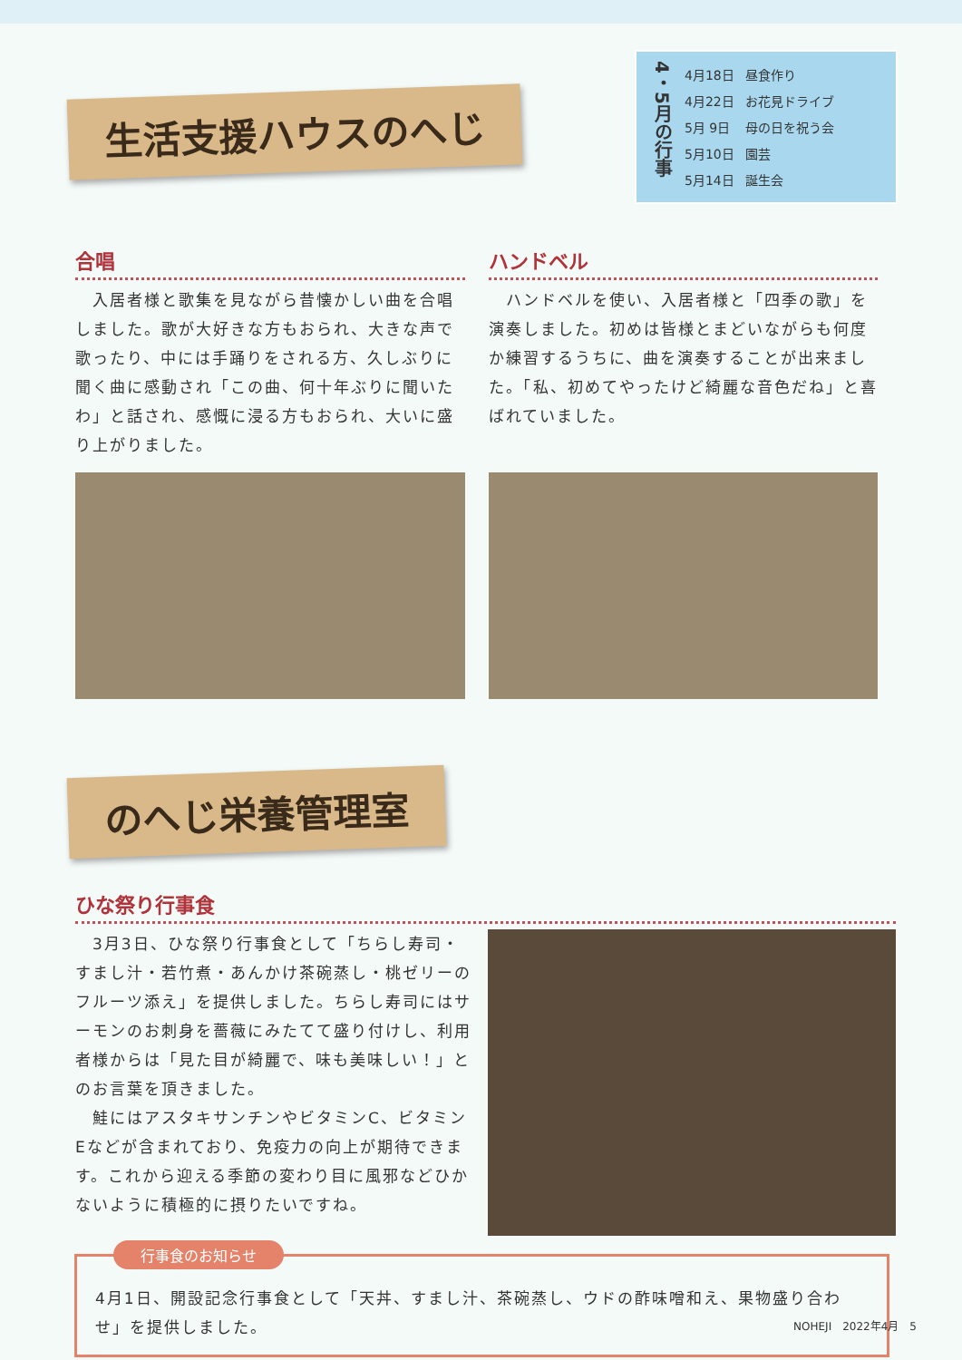生活支援ハウスのへじ
4・5月の行事
| 4月18日 | 昼食作り |
| 4月22日 | お花見ドライブ |
| 5月 9日 | 母の日を祝う会 |
| 5月10日 | 園芸 |
| 5月14日 | 誕生会 |
合唱
　入居者様と歌集を見ながら昔懐かしい曲を合唱しました。歌が大好きな方もおられ、大きな声で歌ったり、中には手踊りをされる方、久しぶりに聞く曲に感動され「この曲、何十年ぶりに聞いたわ」と話され、感慨に浸る方もおられ、大いに盛り上がりました。
ハンドベル
　ハンドベルを使い、入居者様と「四季の歌」を演奏しました。初めは皆様とまどいながらも何度か練習するうちに、曲を演奏することが出来ました。「私、初めてやったけど綺麗な音色だね」と喜ばれていました。
のへじ栄養管理室
ひな祭り行事食
　3月3日、ひな祭り行事食として「ちらし寿司・すまし汁・若竹煮・あんかけ茶碗蒸し・桃ゼリーのフルーツ添え」を提供しました。ちらし寿司にはサーモンのお刺身を薔薇にみたてて盛り付けし、利用者様からは「見た目が綺麗で、味も美味しい！」とのお言葉を頂きました。
　鮭にはアスタキサンチンやビタミンC、ビタミンEなどが含まれており、免疫力の向上が期待できます。これから迎える季節の変わり目に風邪などひかないように積極的に摂りたいですね。
行事食のお知らせ
4月1日、開設記念行事食として「天丼、すまし汁、茶碗蒸し、ウドの酢味噌和え、果物盛り合わせ」を提供しました。
NOHEJI　2022年4月　5